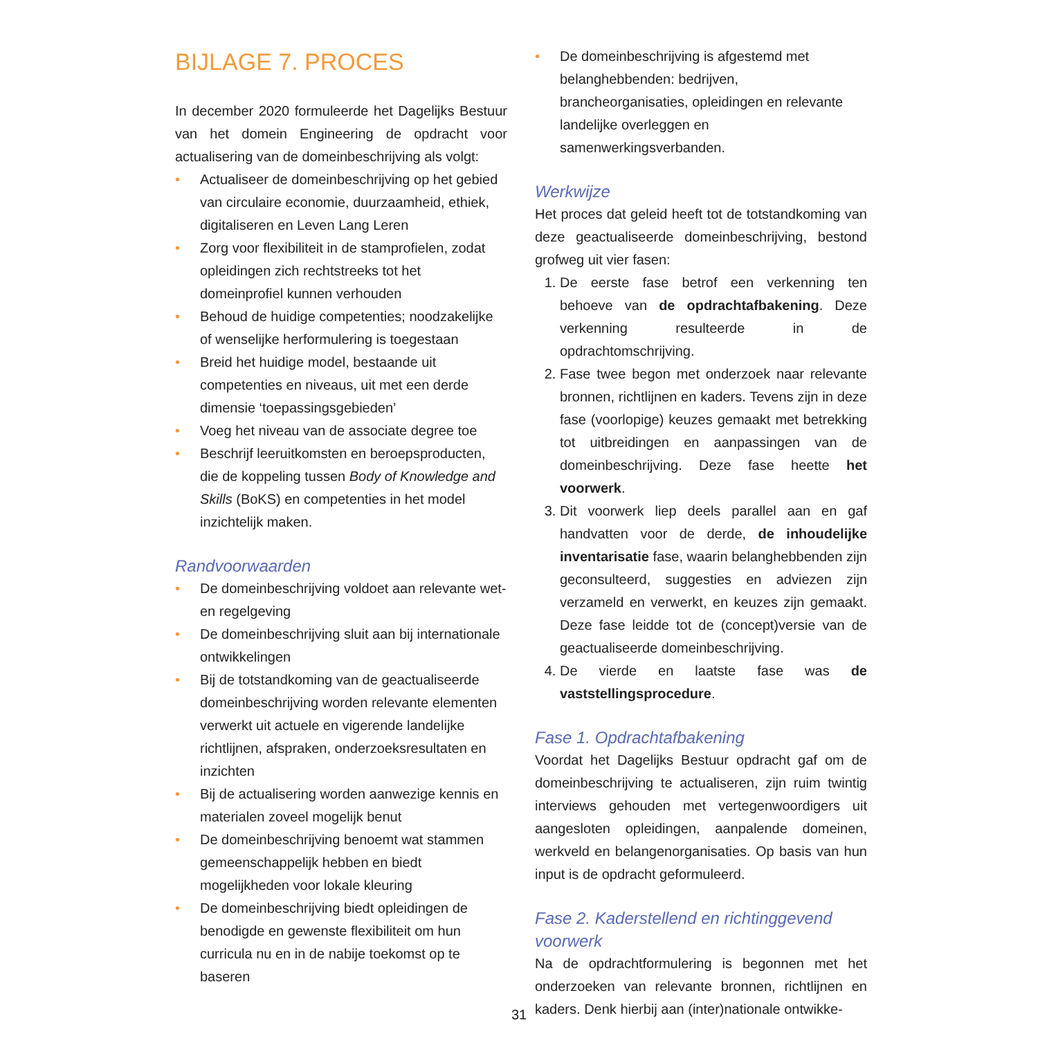BIJLAGE 7. PROCES
In december 2020 formuleerde het Dagelijks Bestuur van het domein Engineering de opdracht voor actualisering van de domeinbeschrijving als volgt:
• Actualiseer de domeinbeschrijving op het gebied van circulaire economie, duurzaamheid, ethiek, digitaliseren en Leven Lang Leren
• Zorg voor flexibiliteit in de stamprofielen, zodat opleidingen zich rechtstreeks tot het domeinprofiel kunnen verhouden
• Behoud de huidige competenties; noodzakelijke of wenselijke herformulering is toegestaan
• Breid het huidige model, bestaande uit competenties en niveaus, uit met een derde dimensie ‘toepassingsgebieden’
• Voeg het niveau van de associate degree toe
• Beschrijf leeruitkomsten en beroepsproducten, die de koppeling tussen Body of Knowledge and Skills (BoKS) en competenties in het model inzichtelijk maken.
Randvoorwaarden
• De domeinbeschrijving voldoet aan relevante wet- en regelgeving
• De domeinbeschrijving sluit aan bij internationale ontwikkelingen
• Bij de totstandkoming van de geactualiseerde domeinbeschrijving worden relevante elementen verwerkt uit actuele en vigerende landelijke richtlijnen, afspraken, onderzoeksresultaten en inzichten
• Bij de actualisering worden aanwezige kennis en materialen zoveel mogelijk benut
• De domeinbeschrijving benoemt wat stammen gemeenschappelijk hebben en biedt mogelijkheden voor lokale kleuring
• De domeinbeschrijving biedt opleidingen de benodigde en gewenste flexibiliteit om hun curricula nu en in de nabije toekomst op te baseren
• De domeinbeschrijving is afgestemd met belanghebbenden: bedrijven, brancheorganisaties, opleidingen en relevante landelijke overleggen en samenwerkingsverbanden.
Werkwijze
Het proces dat geleid heeft tot de totstandkoming van deze geactualiseerde domeinbeschrijving, bestond grofweg uit vier fasen:
1. De eerste fase betrof een verkenning ten behoeve van de opdrachtafbakening. Deze verkenning resulteerde in de opdrachtomschrijving.
2. Fase twee begon met onderzoek naar relevante bronnen, richtlijnen en kaders. Tevens zijn in deze fase (voorlopige) keuzes gemaakt met betrekking tot uitbreidingen en aanpassingen van de domeinbeschrijving. Deze fase heette het voorwerk.
3. Dit voorwerk liep deels parallel aan en gaf handvatten voor de derde, de inhoudelijke inventarisatie fase, waarin belanghebbenden zijn geconsulteerd, suggesties en adviezen zijn verzameld en verwerkt, en keuzes zijn gemaakt. Deze fase leidde tot de (concept)versie van de geactualiseerde domeinbeschrijving.
4. De vierde en laatste fase was de vaststellingsprocedure.
Fase 1. Opdrachtafbakening
Voordat het Dagelijks Bestuur opdracht gaf om de domeinbeschrijving te actualiseren, zijn ruim twintig interviews gehouden met vertegenwoordigers uit aangesloten opleidingen, aanpalende domeinen, werkveld en belangenorganisaties. Op basis van hun input is de opdracht geformuleerd.
Fase 2. Kaderstellend en richtinggevend voorwerk
Na de opdrachtformulering is begonnen met het onderzoeken van relevante bronnen, richtlijnen en kaders. Denk hierbij aan (inter)nationale ontwikke-
31